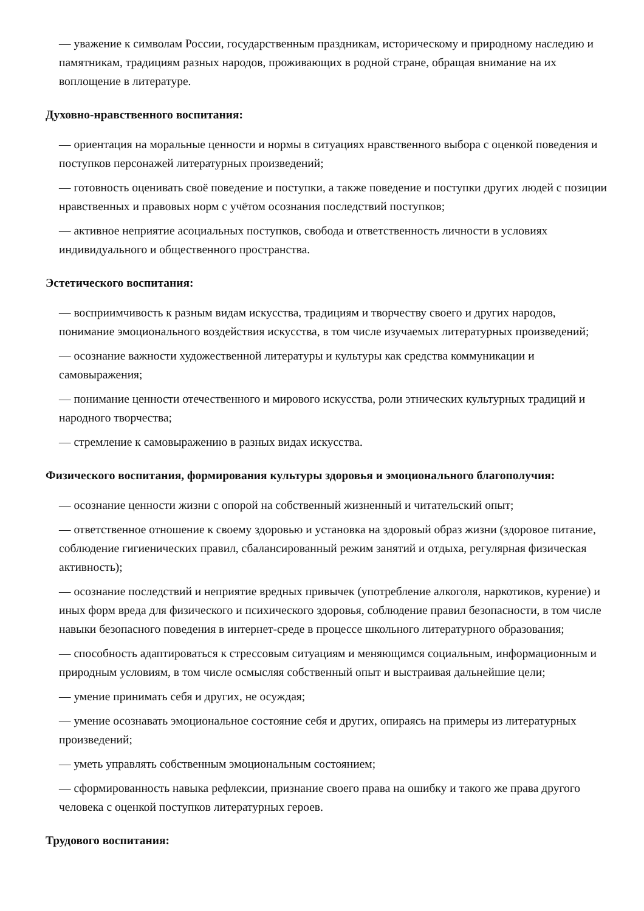— уважение к символам России, государственным праздникам, историческому и природному наследию и памятникам, традициям разных народов, проживающих в родной стране, обращая внимание на их воплощение в литературе.
Духовно-нравственного воспитания:
— ориентация на моральные ценности и нормы в ситуациях нравственного выбора с оценкой поведения и поступков персонажей литературных произведений;
— готовность оценивать своё поведение и поступки, а также поведение и поступки других людей с позиции нравственных и правовых норм с учётом осознания последствий поступков;
— активное неприятие асоциальных поступков, свобода и ответственность личности в условиях индивидуального и общественного пространства.
Эстетического воспитания:
— восприимчивость к разным видам искусства, традициям и творчеству своего и других народов, понимание эмоционального воздействия искусства, в том числе изучаемых литературных произведений;
— осознание важности художественной литературы и культуры как средства коммуникации и самовыражения;
— понимание ценности отечественного и мирового искусства, роли этнических культурных традиций и народного творчества;
— стремление к самовыражению в разных видах искусства.
Физического воспитания, формирования культуры здоровья и эмоционального благополучия:
— осознание ценности жизни с опорой на собственный жизненный и читательский опыт;
— ответственное отношение к своему здоровью и установка на здоровый образ жизни (здоровое питание, соблюдение гигиенических правил, сбалансированный режим занятий и отдыха, регулярная физическая активность);
— осознание последствий и неприятие вредных привычек (употребление алкоголя, наркотиков, курение) и иных форм вреда для физического и психического здоровья, соблюдение правил безопасности, в том числе навыки безопасного поведения в интернет-среде в процессе школьного литературного образования;
— способность адаптироваться к стрессовым ситуациям и меняющимся социальным, информационным и природным условиям, в том числе осмысляя собственный опыт и выстраивая дальнейшие цели;
— умение принимать себя и других, не осуждая;
— умение осознавать эмоциональное состояние себя и других, опираясь на примеры из литературных произведений;
— уметь управлять собственным эмоциональным состоянием;
— сформированность навыка рефлексии, признание своего права на ошибку и такого же права другого человека с оценкой поступков литературных героев.
Трудового воспитания: